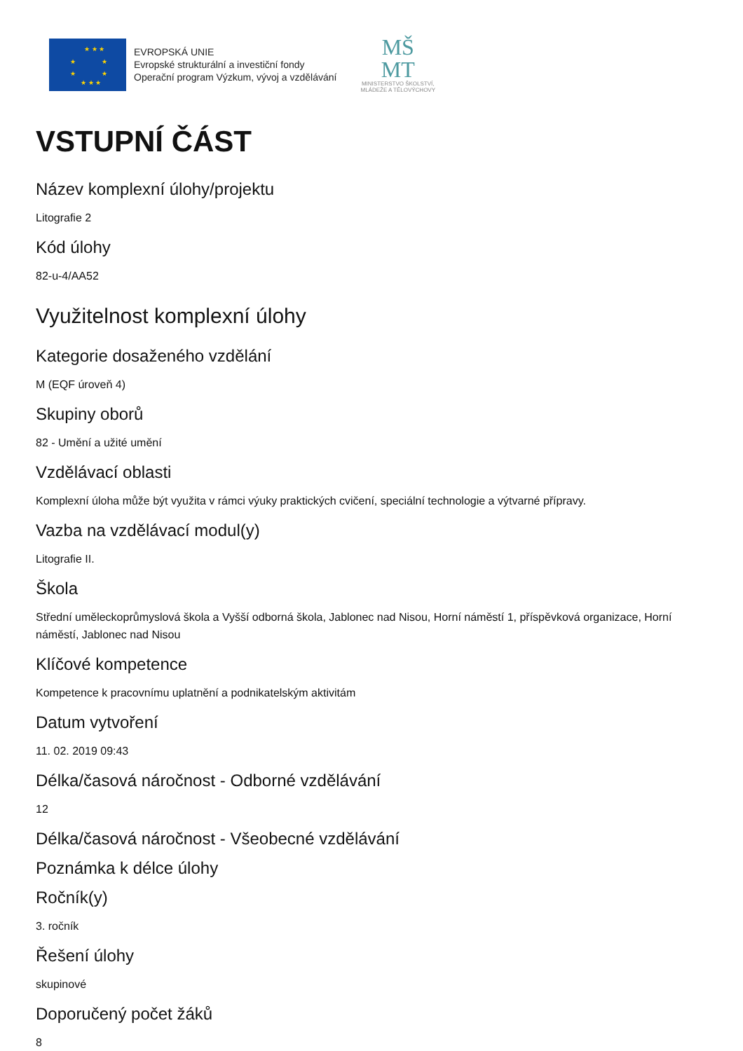★ ★ ★
★ ★
★ ★
★ ★ ★
EVROPSKÁ UNIE
Evropské strukturální a investiční fondy
Operační program Výzkum, vývoj a vzdělávání
MŠ
MT
MINISTERSTVO ŠKOLSTVÍ,
MLÁDEŽE A TĚLOVÝCHOVY
VSTUPNÍ ČÁST
Název komplexní úlohy/projektu
Litografie 2
Kód úlohy
82-u-4/AA52
Využitelnost komplexní úlohy
Kategorie dosaženého vzdělání
M (EQF úroveň 4)
Skupiny oborů
82 - Umění a užité umění
Vzdělávací oblasti
Komplexní úloha může být využita v rámci výuky praktických cvičení, speciální technologie a výtvarné přípravy.
Vazba na vzdělávací modul(y)
Litografie II.
Škola
Střední uměleckoprůmyslová škola a Vyšší odborná škola, Jablonec nad Nisou, Horní náměstí 1, příspěvková organizace, Horní náměstí, Jablonec nad Nisou
Klíčové kompetence
Kompetence k pracovnímu uplatnění a podnikatelským aktivitám
Datum vytvoření
11. 02. 2019 09:43
Délka/časová náročnost - Odborné vzdělávání
12
Délka/časová náročnost - Všeobecné vzdělávání
Poznámka k délce úlohy
Ročník(y)
3. ročník
Řešení úlohy
skupinové
Doporučený počet žáků
8